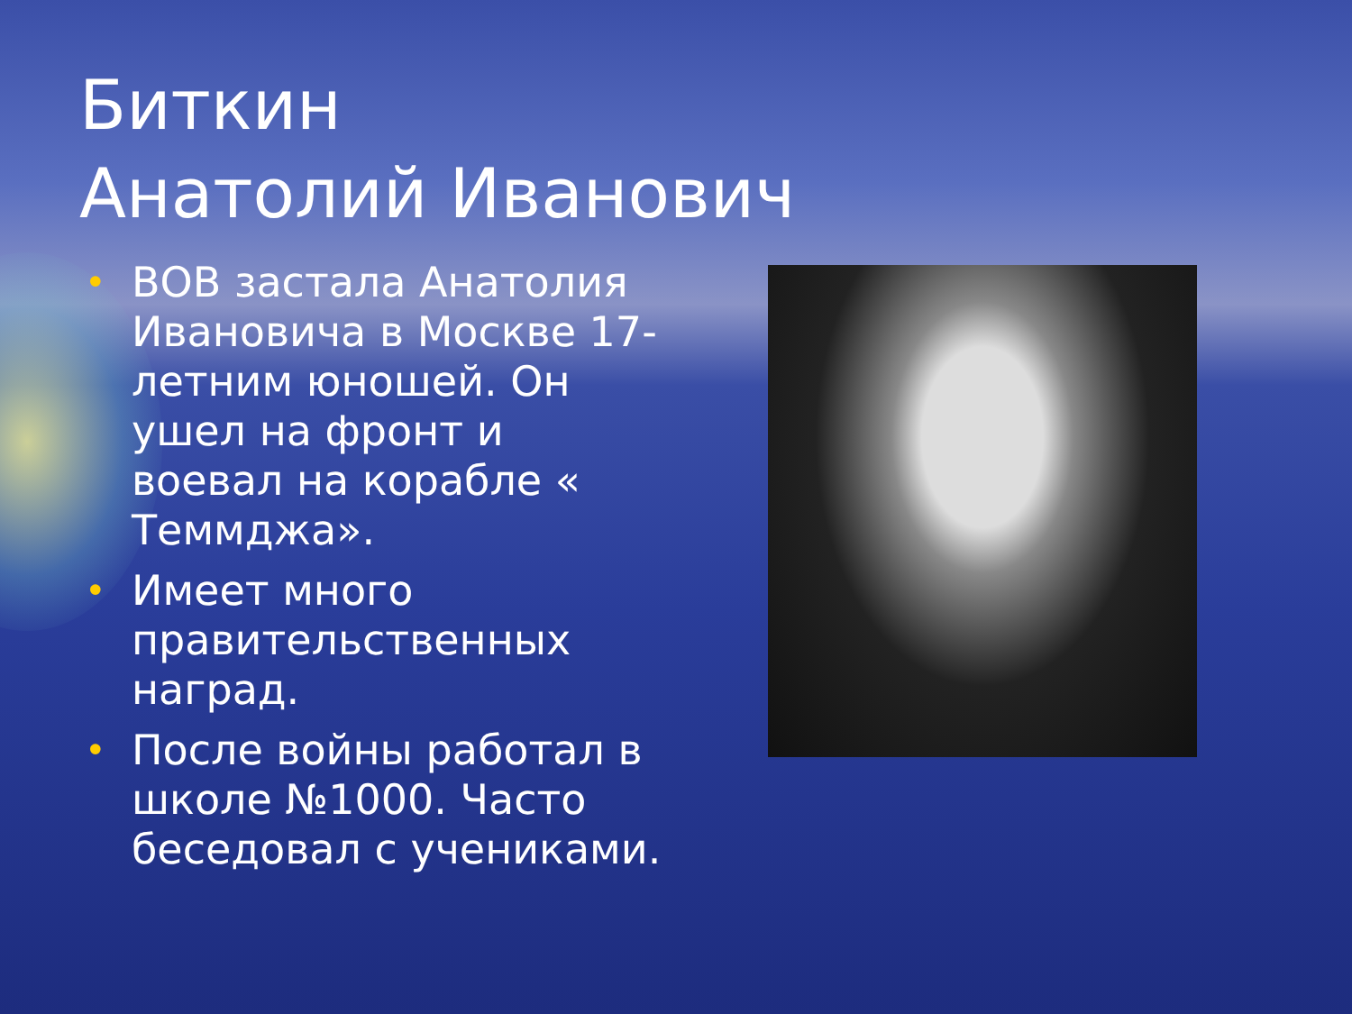Биткин
Анатолий Иванович
• ВОВ застала Анатолия Ивановича в Москве 17-летним юношей. Он ушел на фронт и воевал на корабле « Теммджа».
• Имеет много правительственных наград.
• После войны работал в школе №1000. Часто беседовал с учениками.